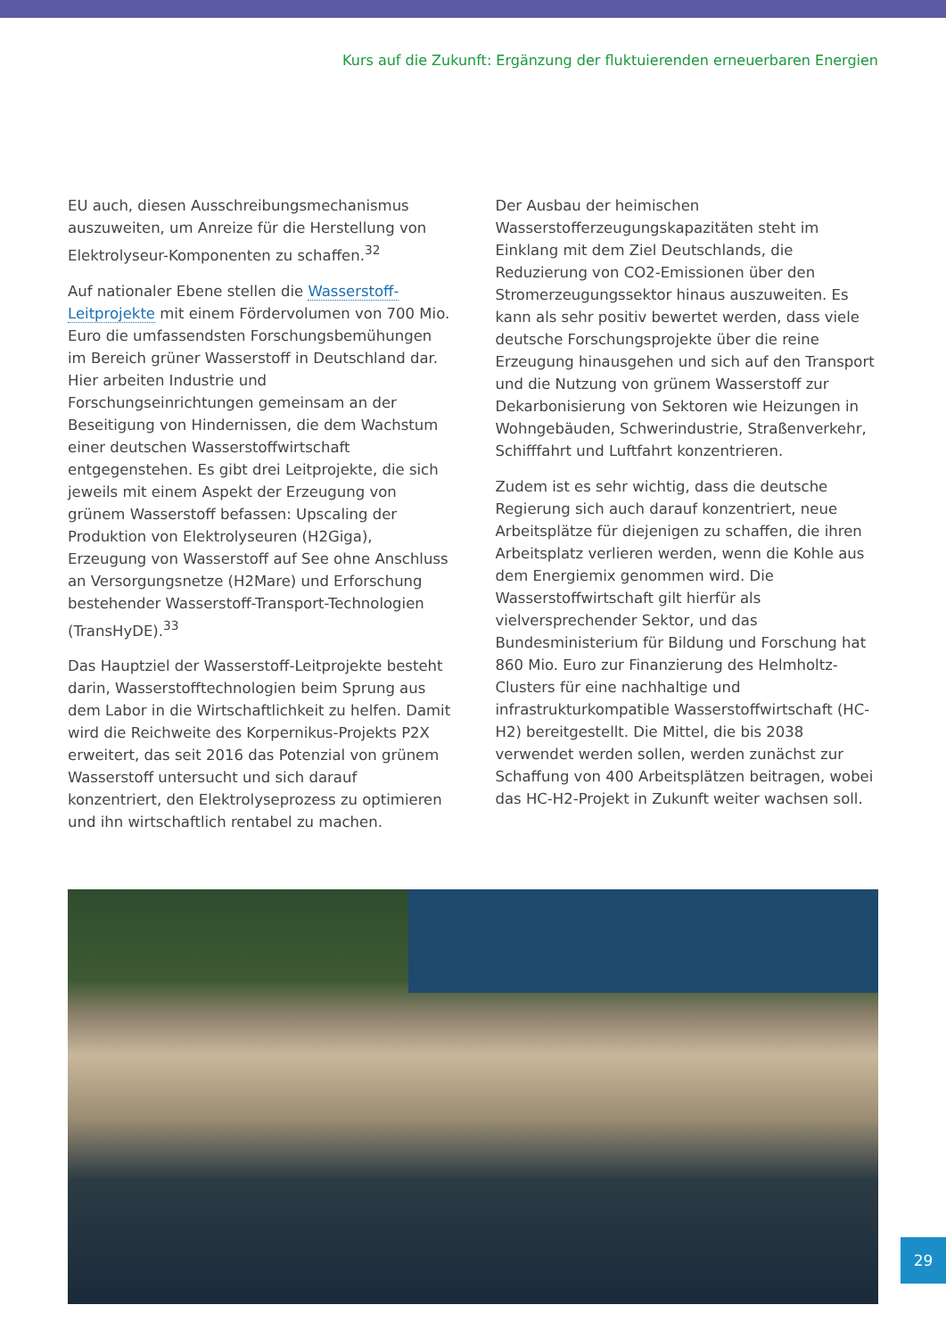Kurs auf die Zukunft: Ergänzung der fluktuierenden erneuerbaren Energien
EU auch, diesen Ausschreibungsmechanismus auszuweiten, um Anreize für die Herstellung von Elektrolyseur-Komponenten zu schaffen.<sup>32</sup>
Auf nationaler Ebene stellen die Wasserstoff-Leitprojekte mit einem Fördervolumen von 700 Mio. Euro die umfassendsten Forschungsbemühungen im Bereich grüner Wasserstoff in Deutschland dar. Hier arbeiten Industrie und Forschungseinrichtungen gemeinsam an der Beseitigung von Hindernissen, die dem Wachstum einer deutschen Wasserstoffwirtschaft entgegenstehen. Es gibt drei Leitprojekte, die sich jeweils mit einem Aspekt der Erzeugung von grünem Wasserstoff befassen: Upscaling der Produktion von Elektrolyseuren (H2Giga), Erzeugung von Wasserstoff auf See ohne Anschluss an Versorgungsnetze (H2Mare) und Erforschung bestehender Wasserstoff-Transport-Technologien (TransHyDE).<sup>33</sup>
Das Hauptziel der Wasserstoff-Leitprojekte besteht darin, Wasserstofftechnologien beim Sprung aus dem Labor in die Wirtschaftlichkeit zu helfen. Damit wird die Reichweite des Korpernikus-Projekts P2X erweitert, das seit 2016 das Potenzial von grünem Wasserstoff untersucht und sich darauf konzentriert, den Elektrolyseprozess zu optimieren und ihn wirtschaftlich rentabel zu machen.
Der Ausbau der heimischen Wasserstofferzeugungskapazitäten steht im Einklang mit dem Ziel Deutschlands, die Reduzierung von CO2-Emissionen über den Stromerzeugungssektor hinaus auszuweiten. Es kann als sehr positiv bewertet werden, dass viele deutsche Forschungsprojekte über die reine Erzeugung hinausgehen und sich auf den Transport und die Nutzung von grünem Wasserstoff zur Dekarbonisierung von Sektoren wie Heizungen in Wohngebäuden, Schwerindustrie, Straßenverkehr, Schifffahrt und Luftfahrt konzentrieren.
Zudem ist es sehr wichtig, dass die deutsche Regierung sich auch darauf konzentriert, neue Arbeitsplätze für diejenigen zu schaffen, die ihren Arbeitsplatz verlieren werden, wenn die Kohle aus dem Energiemix genommen wird. Die Wasserstoffwirtschaft gilt hierfür als vielversprechender Sektor, und das Bundesministerium für Bildung und Forschung hat 860 Mio. Euro zur Finanzierung des Helmholtz-Clusters für eine nachhaltige und infrastrukturkompatible Wasserstoffwirtschaft (HC-H2) bereitgestellt. Die Mittel, die bis 2038 verwendet werden sollen, werden zunächst zur Schaffung von 400 Arbeitsplätzen beitragen, wobei das HC-H2-Projekt in Zukunft weiter wachsen soll.
29